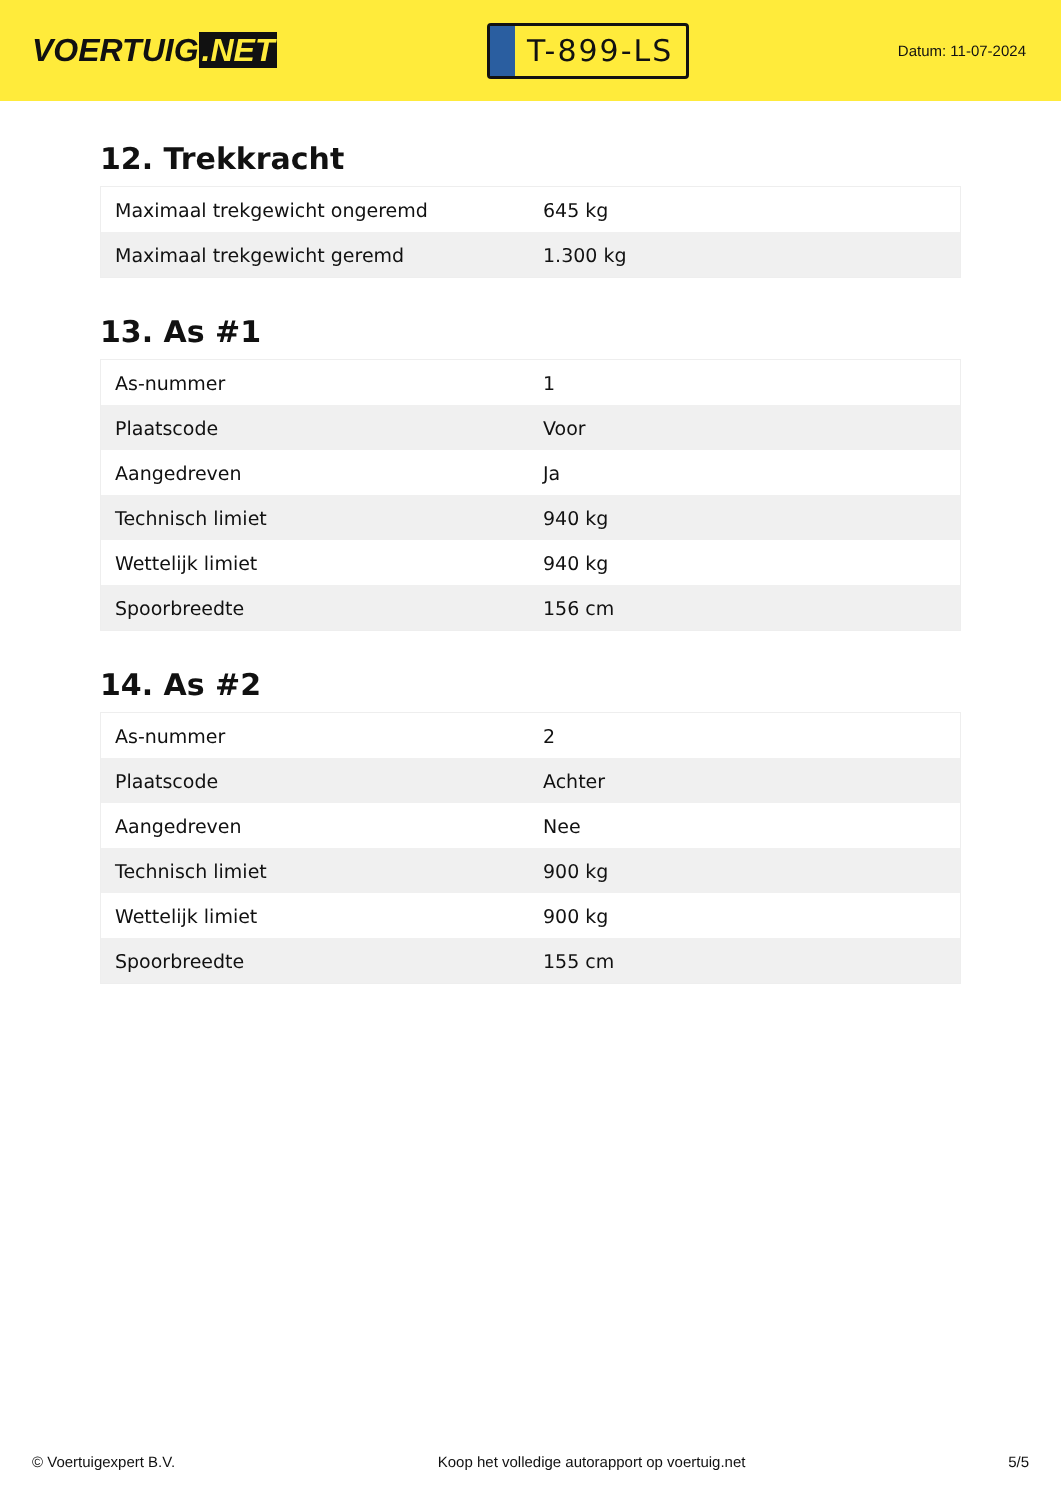VOERTUIG.NET
T-899-LS
Datum: 11-07-2024
12. Trekkracht
| Maximaal trekgewicht ongeremd | 645 kg |
| Maximaal trekgewicht geremd | 1.300 kg |
13. As #1
| As-nummer | 1 |
| Plaatscode | Voor |
| Aangedreven | Ja |
| Technisch limiet | 940 kg |
| Wettelijk limiet | 940 kg |
| Spoorbreedte | 156 cm |
14. As #2
| As-nummer | 2 |
| Plaatscode | Achter |
| Aangedreven | Nee |
| Technisch limiet | 900 kg |
| Wettelijk limiet | 900 kg |
| Spoorbreedte | 155 cm |
© Voertuigexpert B.V. Koop het volledige autorapport op voertuig.net 5/5